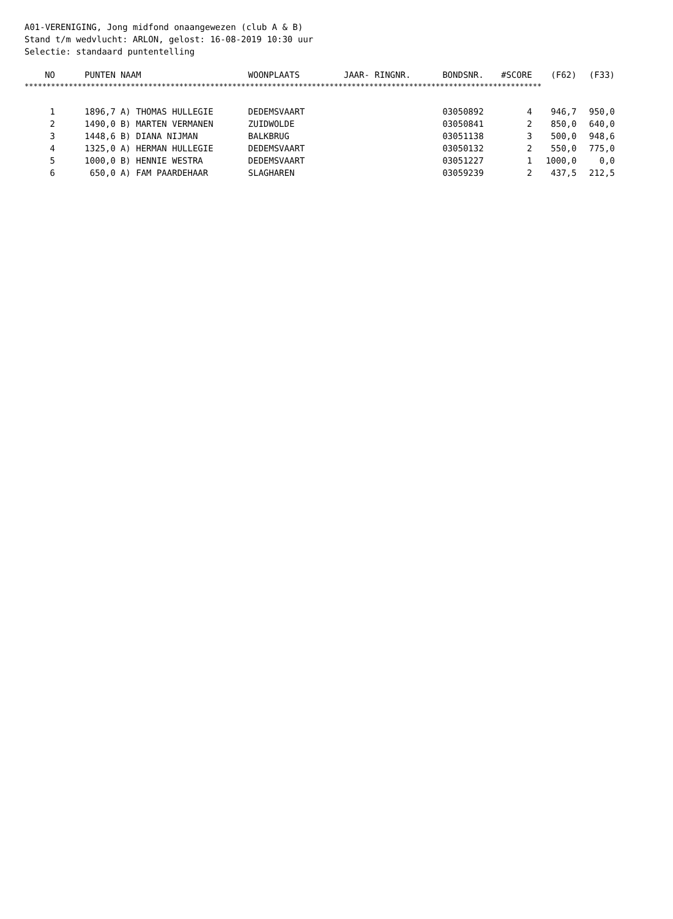A01-VERENIGING, Jong midfond onaangewezen (club A & B) Stand t/m wedvlucht: ARLON, gelost: 16-08-2019 10:30 uur Selectie: standaard puntentelling
| NO | PUNTEN | NAAM | WOONPLAATS | JAAR- RINGNR. | BONDSNR. | #SCORE | (F62) | (F33) |
| --- | --- | --- | --- | --- | --- | --- | --- | --- |
| ********************************************************************************************************************* | | | | | | | | |
| 1 | 1896,7 | A) THOMAS HULLEGIE | DEDEMSVAART | | 03050892 | 4 | 946,7 | 950,0 |
| 2 | 1490,0 | B) MARTEN VERMANEN | ZUIDWOLDE | | 03050841 | 2 | 850,0 | 640,0 |
| 3 | 1448,6 | B) DIANA NIJMAN | BALKBRUG | | 03051138 | 3 | 500,0 | 948,6 |
| 4 | 1325,0 | A) HERMAN HULLEGIE | DEDEMSVAART | | 03050132 | 2 | 550,0 | 775,0 |
| 5 | 1000,0 | B) HENNIE WESTRA | DEDEMSVAART | | 03051227 | 1 | 1000,0 | 0,0 |
| 6 | 650,0 | A) FAM PAARDEHAAR | SLAGHAREN | | 03059239 | 2 | 437,5 | 212,5 |